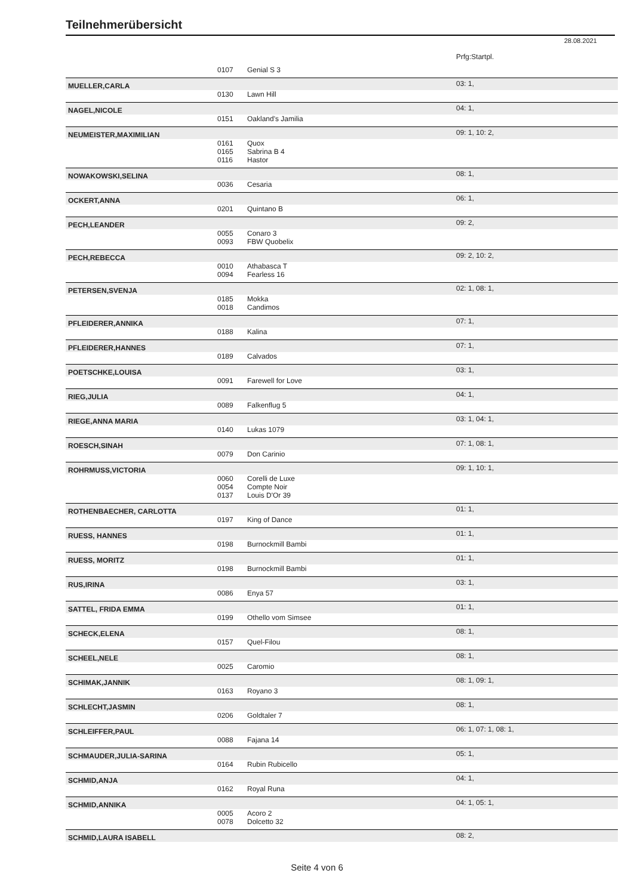Teilnehmerübersicht
28.08.2021
| | | | Prfg:Startpl. |
| | 0107 | Genial S 3 | |
| MUELLER,CARLA | | | 03: 1, |
| | 0130 | Lawn Hill | |
| NAGEL,NICOLE | | | 04: 1, |
| | 0151 | Oakland's Jamilia | |
| NEUMEISTER,MAXIMILIAN | | | 09: 1, 10: 2, |
| | 0161 | Quox | |
| | 0165 | Sabrina B 4 | |
| | 0116 | Hastor | |
| NOWAKOWSKI,SELINA | | | 08: 1, |
| | 0036 | Cesaria | |
| OCKERT,ANNA | | | 06: 1, |
| | 0201 | Quintano B | |
| PECH,LEANDER | | | 09: 2, |
| | 0055 | Conaro 3 | |
| | 0093 | FBW Quobelix | |
| PECH,REBECCA | | | 09: 2, 10: 2, |
| | 0010 | Athabasca T | |
| | 0094 | Fearless 16 | |
| PETERSEN,SVENJA | | | 02: 1, 08: 1, |
| | 0185 | Mokka | |
| | 0018 | Candimos | |
| PFLEIDERER,ANNIKA | | | 07: 1, |
| | 0188 | Kalina | |
| PFLEIDERER,HANNES | | | 07: 1, |
| | 0189 | Calvados | |
| POETSCHKE,LOUISA | | | 03: 1, |
| | 0091 | Farewell for Love | |
| RIEG,JULIA | | | 04: 1, |
| | 0089 | Falkenflug 5 | |
| RIEGE,ANNA MARIA | | | 03: 1, 04: 1, |
| | 0140 | Lukas 1079 | |
| ROESCH,SINAH | | | 07: 1, 08: 1, |
| | 0079 | Don Carinio | |
| ROHRMUSS,VICTORIA | | | 09: 1, 10: 1, |
| | 0060 | Corelli de Luxe | |
| | 0054 | Compte Noir | |
| | 0137 | Louis D'Or 39 | |
| ROTHENBAECHER, CARLOTTA | | | 01: 1, |
| | 0197 | King of Dance | |
| RUESS, HANNES | | | 01: 1, |
| | 0198 | Burnockmill Bambi | |
| RUESS, MORITZ | | | 01: 1, |
| | 0198 | Burnockmill Bambi | |
| RUS,IRINA | | | 03: 1, |
| | 0086 | Enya 57 | |
| SATTEL, FRIDA EMMA | | | 01: 1, |
| | 0199 | Othello vom Simsee | |
| SCHECK,ELENA | | | 08: 1, |
| | 0157 | Quel-Filou | |
| SCHEEL,NELE | | | 08: 1, |
| | 0025 | Caromio | |
| SCHIMAK,JANNIK | | | 08: 1, 09: 1, |
| | 0163 | Royano 3 | |
| SCHLECHT,JASMIN | | | 08: 1, |
| | 0206 | Goldtaler 7 | |
| SCHLEIFFER,PAUL | | | 06: 1, 07: 1, 08: 1, |
| | 0088 | Fajana 14 | |
| SCHMAUDER,JULIA-SARINA | | | 05: 1, |
| | 0164 | Rubin Rubicello | |
| SCHMID,ANJA | | | 04: 1, |
| | 0162 | Royal Runa | |
| SCHMID,ANNIKA | | | 04: 1, 05: 1, |
| | 0005 | Acoro 2 | |
| | 0078 | Dolcetto 32 | |
| SCHMID,LAURA ISABELL | | | 08: 2, |
Seite 4 von 6